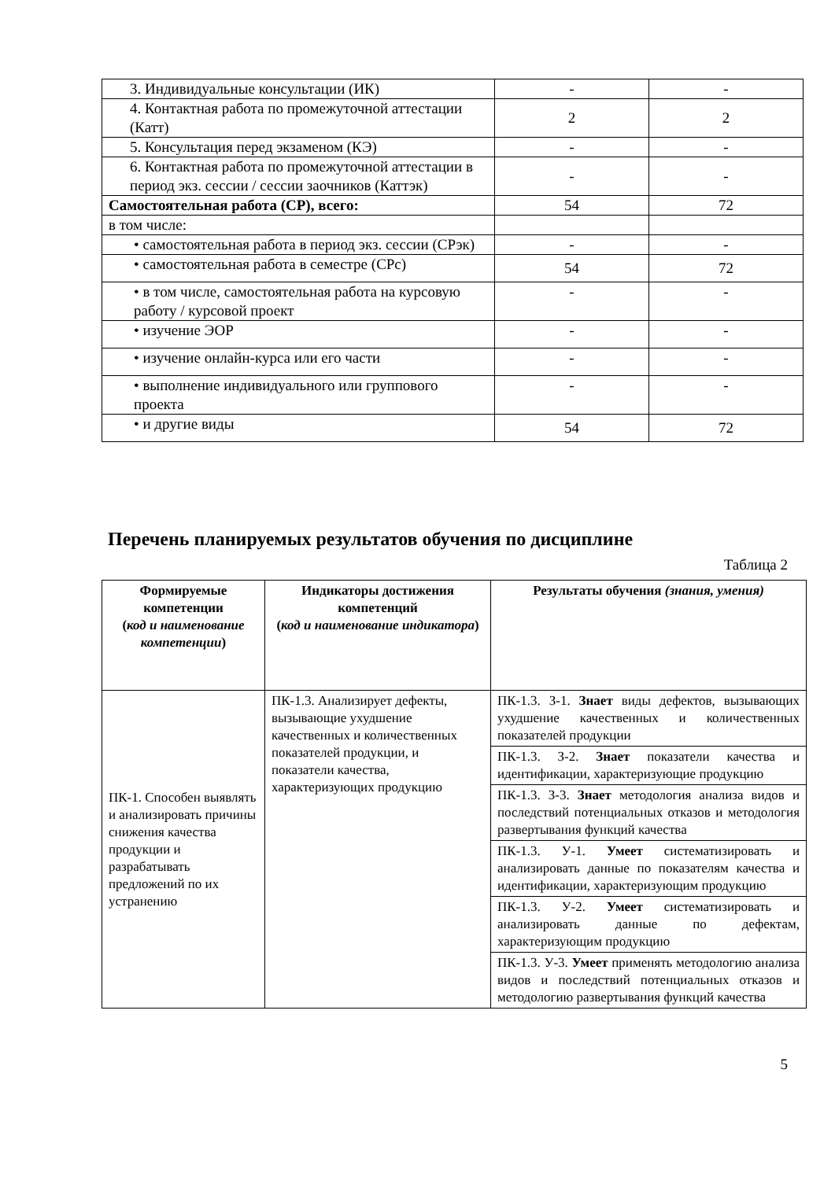| 3. Индивидуальные консультации (ИК) | - | - |
| 4. Контактная работа по промежуточной аттестации (Катт) | 2 | 2 |
| 5. Консультация перед экзаменом (КЭ) | - | - |
| 6. Контактная работа по промежуточной аттестации в период экз. сессии / сессии заочников (Каттэк) | - | - |
| Самостоятельная работа (СР), всего: | 54 | 72 |
| в том числе: | | |
| • самостоятельная работа в период экз. сессии (СРэк) | - | - |
| • самостоятельная работа в семестре (СРс) | 54 | 72 |
| • в том числе, самостоятельная работа на курсовую работу / курсовой проект | - | - |
| • изучение ЭОР | - | - |
| • изучение онлайн-курса или его части | - | - |
| • выполнение индивидуального или группового проекта | - | - |
| • и другие виды | 54 | 72 |
Перечень планируемых результатов обучения по дисциплине
Таблица 2
| Формируемые компетенции ( код и наименование компетенции ) | Индикаторы достижения компетенций ( код и наименование индикатора ) | Результаты обучения (знания, умения) |
| --- | --- | --- |
| ПК-1. Способен выявлять и анализировать причины снижения качества продукции и разрабатывать предложений по их устранению | ПК-1.3. Анализирует дефекты, вызывающие ухудшение качественных и количественных показателей продукции, и показатели качества, характеризующих продукцию | ПК-1.3. З-1. Знает виды дефектов, вызывающих ухудшение качественных и количественных показателей продукции |
| | | ПК-1.3. З-2. Знает показатели качества и идентификации, характеризующие продукцию |
| | | ПК-1.3. З-3. Знает методология анализа видов и последствий потенциальных отказов и методология развертывания функций качества |
| | | ПК-1.3. У-1. Умеет систематизировать и анализировать данные по показателям качества и идентификации, характеризующим продукцию |
| | | ПК-1.3. У-2. Умеет систематизировать и анализировать данные по дефектам, характеризующим продукцию |
| | | ПК-1.3. У-3. Умеет применять методологию анализа видов и последствий потенциальных отказов и методологию развертывания функций качества |
5